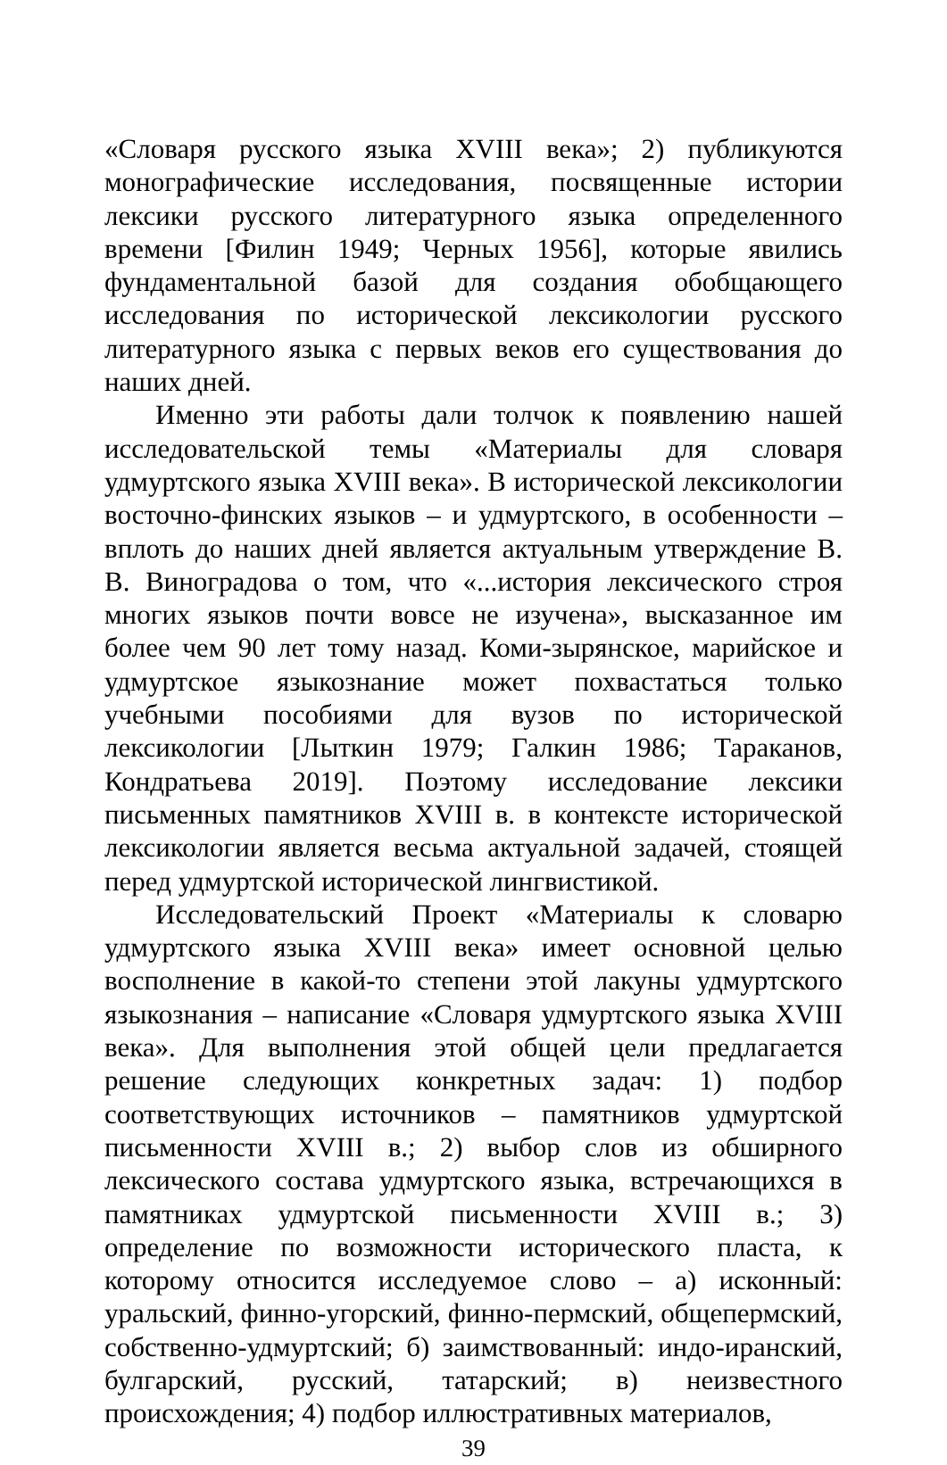«Словаря русского языка XVIII века»; 2) публикуются моногра­фические исследования, посвященные истории лексики русского литературного языка определенного времени [Филин 1949; Черных 1956], которые явились фундаментальной базой для создания обобщающего исследования по исторической лексикологии рус­ского литературного языка с первых веков его существования до наших дней.
Именно эти работы дали толчок к появлению нашей иссле­довательской темы «Материалы для словаря удмуртского языка XVIII века». В исторической лексикологии восточно-финских языков – и удмуртского, в особенности – вплоть до наших дней является актуальным утверждение В. В. Виноградова о том, что «...история лексического строя многих языков почти вовсе не изучена», высказанное им более чем 90 лет тому назад. Коми-зырянское, марийское и удмуртское языкознание может похва­статься только учебными пособиями для вузов по исторической лексикологии [Лыткин 1979; Галкин 1986; Тараканов, Кондрать­ева 2019]. Поэтому исследование лексики письменных памятников XVIII в. в контексте исторической лексикологии является весьма актуальной задачей, стоящей перед удмуртской исторической лингвистикой.
Исследовательский Проект «Материалы к словарю удмурт­ского языка XVIII века» имеет основной целью восполнение в какой-то степени этой лакуны удмуртского языкознания – на­писание «Словаря удмуртского языка XVIII века». Для выполне­ния этой общей цели предлагается решение следующих конкрет­ных задач: 1) подбор соответствующих источников – памятников удмуртской письменности XVIII в.; 2) выбор слов из обширного лексического состава удмуртского языка, встречающихся в па­мятниках удмуртской письменности XVIII в.; 3) определение по возможности исторического пласта, к которому относится иссле­дуемое слово – а) исконный: уральский, финно-угорский, финно-пермский, общепермский, собственно-удмуртский; б) заимство­ванный: индо-иранский, булгарский, русский, татарский; в) неиз­вестного происхождения; 4) подбор иллюстративных материалов,
39